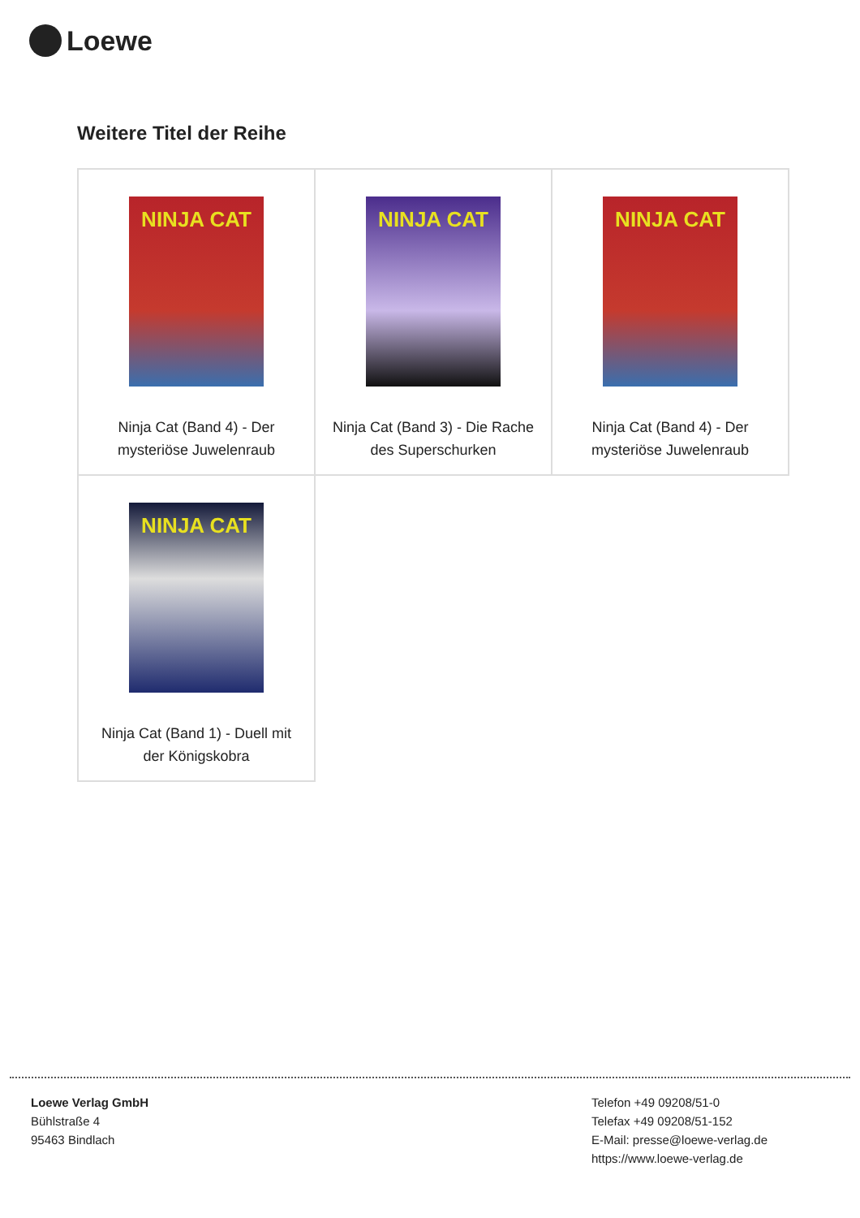Loewe
Weitere Titel der Reihe
| NINJA CAT Ninja Cat (Band 4) - Der mysteriöse Juwelenraub | NINJA CAT Ninja Cat (Band 3) - Die Rache des Superschurken | NINJA CAT Ninja Cat (Band 4) - Der mysteriöse Juwelenraub |
| NINJA CAT Ninja Cat (Band 1) - Duell mit der Königskobra | | |
Loewe Verlag GmbH
Bühlstraße 4
95463 Bindlach
Telefon +49 09208/51-0
Telefax +49 09208/51-152
E-Mail: presse@loewe-verlag.de
https://www.loewe-verlag.de